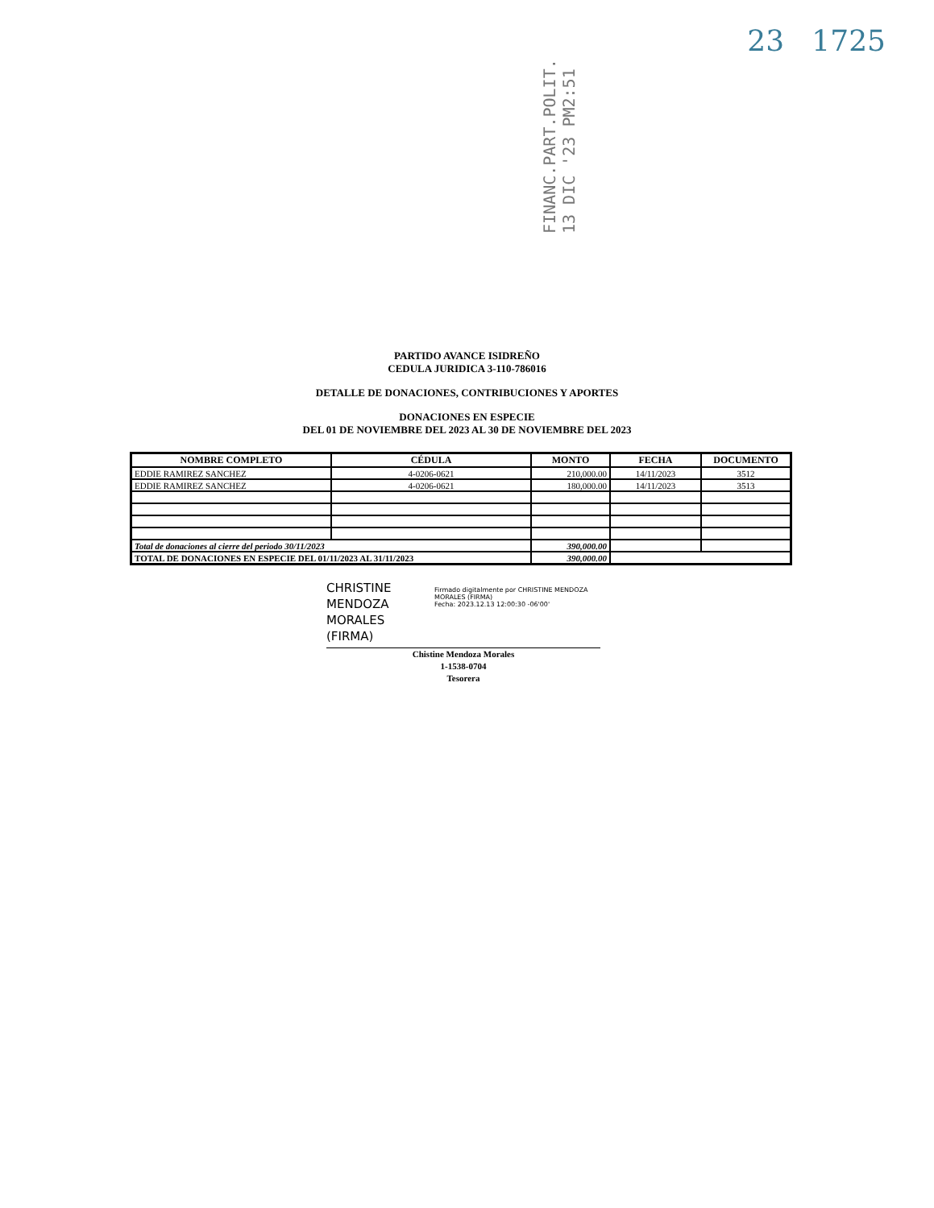23 1725
FINANC.PART.POLIT. 13 DIC '23 PM2:51
PARTIDO AVANCE ISIDREÑO
CEDULA JURIDICA 3-110-786016
DETALLE DE DONACIONES, CONTRIBUCIONES Y APORTES
DONACIONES EN ESPECIE
DEL 01 DE NOVIEMBRE DEL 2023 AL 30 DE NOVIEMBRE DEL 2023
| NOMBRE COMPLETO | CÉDULA | MONTO | FECHA | DOCUMENTO |
| --- | --- | --- | --- | --- |
| EDDIE RAMIREZ SANCHEZ | 4-0206-0621 | 210,000.00 | 14/11/2023 | 3512 |
| EDDIE RAMIREZ SANCHEZ | 4-0206-0621 | 180,000.00 | 14/11/2023 | 3513 |
| Total de donaciones al cierre del periodo 30/11/2023 | | 390,000.00 | | |
| TOTAL DE DONACIONES EN ESPECIE DEL 01/11/2023 AL 31/11/2023 | | 390,000.00 | | |
CHRISTINE MENDOZA MORALES (FIRMA) Firmado digitalmente por CHRISTINE MENDOZA MORALES (FIRMA)
Fecha: 2023.12.13 12:00:30 -06'00'
Chistine Mendoza Morales
1-1538-0704
Tesorera